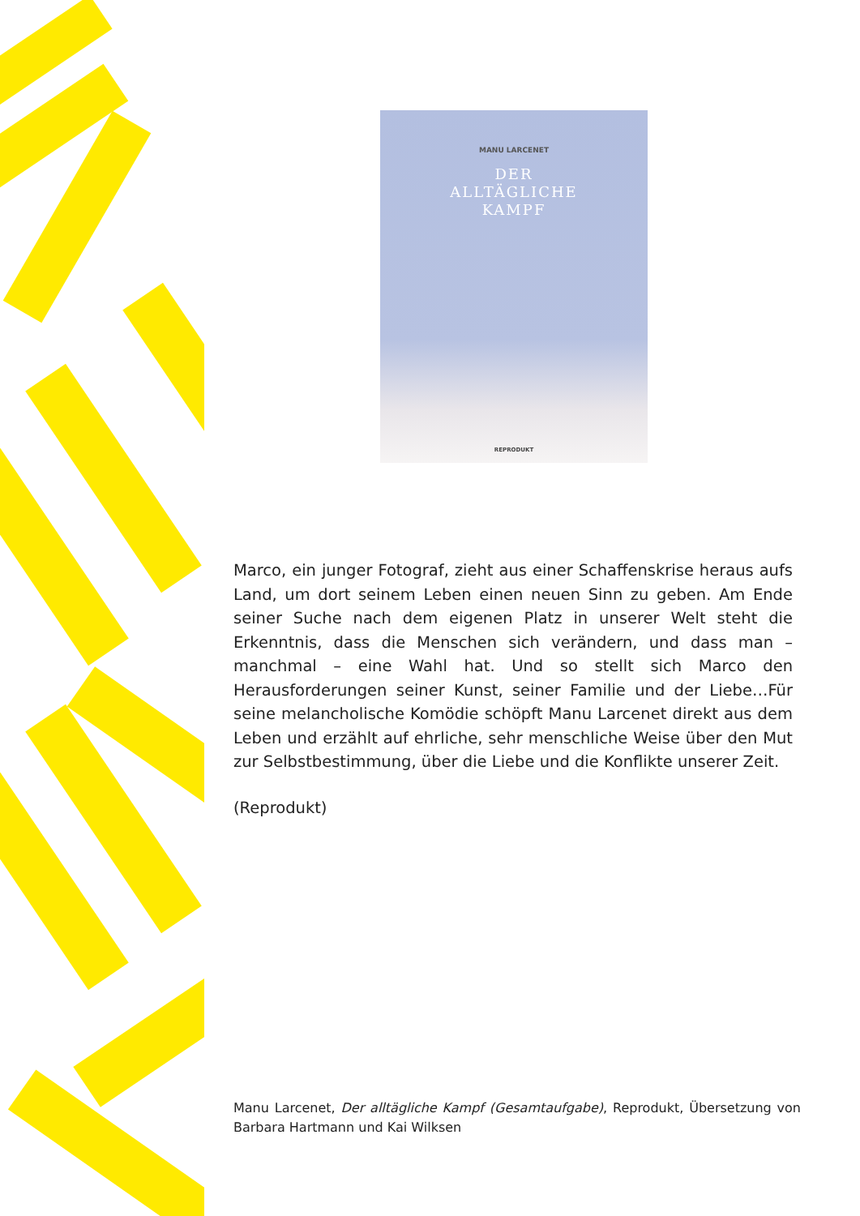MANU LARCENET
DER
ALLTÄGLICHE
KAMPF
REPRODUKT
Marco, ein junger Fotograf, zieht aus einer Schaffenskrise heraus aufs Land, um dort seinem Leben einen neuen Sinn zu geben. Am Ende seiner Suche nach dem eigenen Platz in unserer Welt steht die Erkenntnis, dass die Menschen sich verändern, und dass man – manchmal – eine Wahl hat. Und so stellt sich Marco den Herausforderungen seiner Kunst, seiner Familie und der Liebe…Für seine melancholische Komödie schöpft Manu Larcenet direkt aus dem Leben und erzählt auf ehrliche, sehr menschliche Weise über den Mut zur Selbstbestimmung, über die Liebe und die Konflikte unserer Zeit.
(Reprodukt)
Manu Larcenet, Der alltägliche Kampf (Gesamtaufgabe), Reprodukt, Übersetzung von Barbara Hartmann und Kai Wilksen